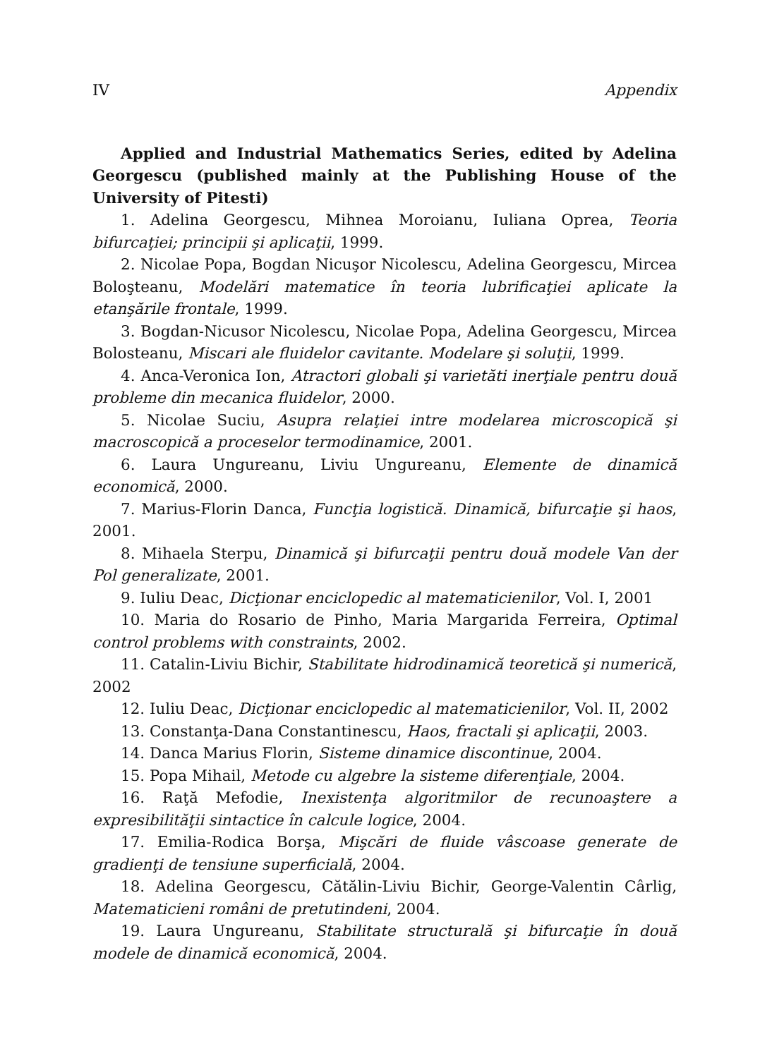IV Appendix
Applied and Industrial Mathematics Series, edited by Adelina Georgescu (published mainly at the Publishing House of the University of Pitesti)
1. Adelina Georgescu, Mihnea Moroianu, Iuliana Oprea, Teoria bifurcaţiei; principii şi aplicaţii, 1999.
2. Nicolae Popa, Bogdan Nicuşor Nicolescu, Adelina Georgescu, Mircea Boloşteanu, Modelări matematice în teoria lubrificaţiei aplicate la etanşările frontale, 1999.
3. Bogdan-Nicusor Nicolescu, Nicolae Popa, Adelina Georgescu, Mircea Bolosteanu, Miscari ale fluidelor cavitante. Modelare şi soluţii, 1999.
4. Anca-Veronica Ion, Atractori globali şi varietăti inerţiale pentru două probleme din mecanica fluidelor, 2000.
5. Nicolae Suciu, Asupra relaţiei intre modelarea microscopică şi macroscopică a proceselor termodinamice, 2001.
6. Laura Ungureanu, Liviu Ungureanu, Elemente de dinamică economică, 2000.
7. Marius-Florin Danca, Funcţia logistică. Dinamică, bifurcaţie şi haos, 2001.
8. Mihaela Sterpu, Dinamică şi bifurcaţii pentru două modele Van der Pol generalizate, 2001.
9. Iuliu Deac, Dicţionar enciclopedic al matematicienilor, Vol. I, 2001
10. Maria do Rosario de Pinho, Maria Margarida Ferreira, Optimal control problems with constraints, 2002.
11. Catalin-Liviu Bichir, Stabilitate hidrodinamică teoretică şi numerică, 2002
12. Iuliu Deac, Dicţionar enciclopedic al matematicienilor, Vol. II, 2002
13. Constanţa-Dana Constantinescu, Haos, fractali şi aplicaţii, 2003.
14. Danca Marius Florin, Sisteme dinamice discontinue, 2004.
15. Popa Mihail, Metode cu algebre la sisteme diferenţiale, 2004.
16. Raţă Mefodie, Inexistenţa algoritmilor de recunoaştere a expresibilităţii sintactice în calcule logice, 2004.
17. Emilia-Rodica Borşa, Mişcări de fluide vâscoase generate de gradienţi de tensiune superficială, 2004.
18. Adelina Georgescu, Cătălin-Liviu Bichir, George-Valentin Cârlig, Matematicieni români de pretutindeni, 2004.
19. Laura Ungureanu, Stabilitate structurală şi bifurcaţie în două modele de dinamică economică, 2004.